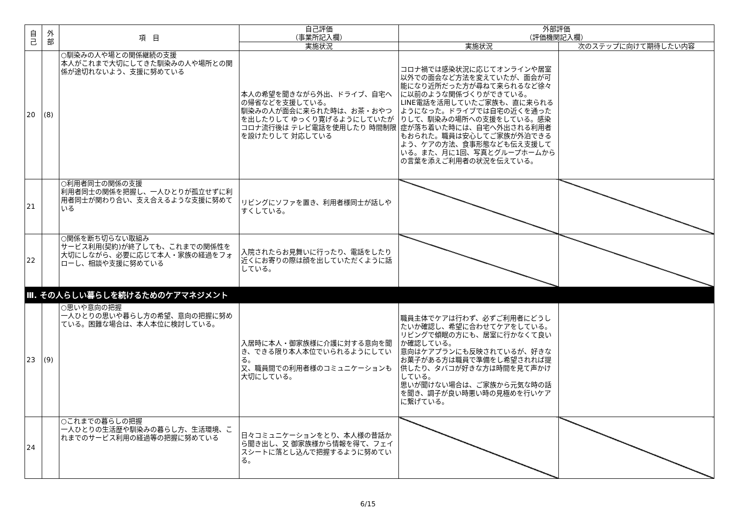| 自 己 | 外 部 | 項 目 | 自己評価 （事業所記入欄） | 外部評価 （評価機関記入欄） | |
| --- | --- | --- | --- | --- | --- |
| | | | 実施状況 | 実施状況 | 次のステップに向けて期待したい内容 |
| 20 | (8) | ○馴染みの人や場との関係継続の支援 本人がこれまで大切にしてきた馴染みの人や場所との関係が途切れないよう、支援に努めている | 本人の希望を聞きながら外出、ドライブ、自宅への帰省などを支援している。 馴染みの人が面会に来られた時は、お茶・おやつを出したりして ゆっくり寛げるようにしていたが コロナ流行後は テレビ電話を使用したり 時間制限を設けたりして 対応している | コロナ禍では感染状況に応じてオンラインや居室以外での面会など方法を変えていたが、面会が可能になり近所だった方が尋ねて来られるなど徐々に以前のような関係づくりができている。 LINE電話を活用していたご家族も、直に来られるようになった。ドライブでは自宅の近くを通ったりして、馴染みの場所への支援をしている。感染症が落ち着いた時には、自宅へ外出される利用者もおられた。職員は安心してご家族が外泊できるよう、ケアの方法、食事形態なども伝え支援している。また、月に1回、写真とグループホームからの言葉を添えご利用者の状況を伝えている。 | |
| 21 | | ○利用者同士の関係の支援 利用者同士の関係を把握し、一人ひとりが孤立せずに利用者同士が関わり合い、支え合えるような支援に努めている | リビングにソファを置き、利用者様同士が話しやすくしている。 | | |
| 22 | | ○関係を断ち切らない取組み サービス利用(契約)が終了しても、これまでの関係性を大切にしながら、必要に応じて本人・家族の経過をフォローし、相談や支援に努めている | 入院されたらお見舞いに行ったり、電話をしたり近くにお寄りの際は顔を出していただくように話している。 | | |
| Ⅲ. その人らしい暮らしを続けるためのケアマネジメント | | | | | |
| 23 | (9) | ○思いや意向の把握 一人ひとりの思いや暮らし方の希望、意向の把握に努めている。困難な場合は、本人本位に検討している。 | 入居時に本人・御家族様に介護に対する意向を聞き、できる限り本人本位でいられるようにしている。 又、職員間での利用者様のコミュニケーションも大切にしている。 | 職員主体でケアは行わず、必ずご利用者にどうしたいか確認し、希望に合わせてケアをしている。リビングで傾眠の方にも、居室に行かなくて良いか確認している。 意向はケアプランにも反映されているが、好きなお菓子がある方は職員で準備をし希望されれば提供したり、タバコが好きな方は時間を見て声かけしている。 思いが聞けない場合は、ご家族から元気な時の話を聞き、調子が良い時悪い時の見極めを行いケアに繋げている。 | |
| 24 | | ○これまでの暮らしの把握 一人ひとりの生活歴や馴染みの暮らし方、生活環境、これまでのサービス利用の経過等の把握に努めている | 日々コミュニケーションをとり、本人様の昔話から聞き出し、又 御家族様から情報を得て、フェイスシートに落とし込んで把握するように努めている。 | | |
6/15